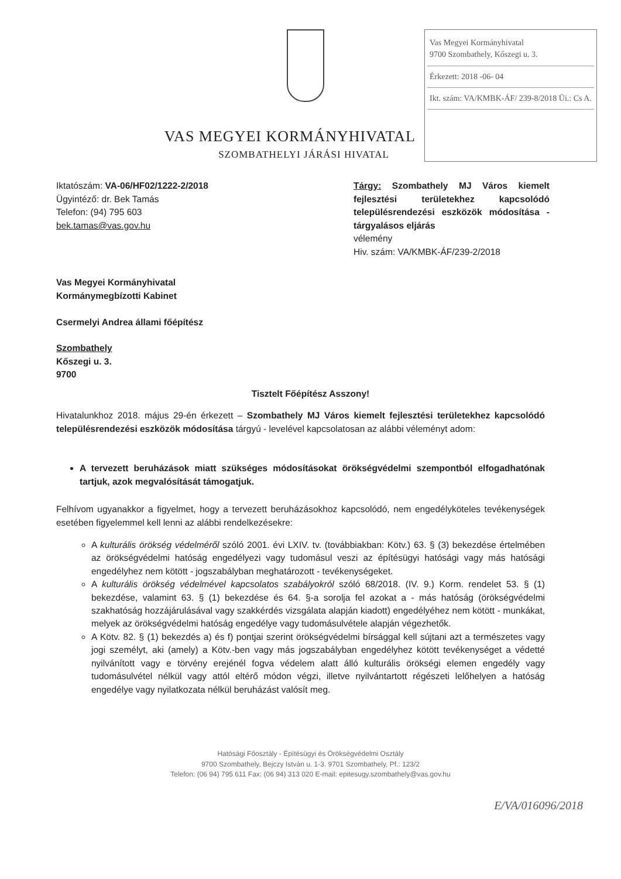VAS MEGYEI KORMÁNYHIVATAL
SZOMBATHELYI JÁRÁSI HIVATAL
Vas Megyei Kormányhivatal
9700 Szombathely, Kőszegi u. 3.
Érkezett: 2018 -06- 04
Ikt. szám: VA/KMBK-ÁF/ 239-8/2018 Üi.: Cs A.
Iktatószám: VA-06/HF02/1222-2/2018
Ügyintéző: dr. Bek Tamás
Telefon: (94) 795 603
bek.tamas@vas.gov.hu
Tárgy: Szombathely MJ Város kiemelt fejlesztési területekhez kapcsolódó településrendezési eszközök módosítása - tárgyalásos eljárás
vélemény
Hiv. szám: VA/KMBK-ÁF/239-2/2018
Vas Megyei Kormányhivatal
Kormánymegbízotti Kabinet
Csermelyi Andrea állami főépítész
Szombathely
Kőszegi u. 3.
9700
Tisztelt Főépítész Asszony!
Hivatalunkhoz 2018. május 29-én érkezett – Szombathely MJ Város kiemelt fejlesztési területekhez kapcsolódó településrendezési eszközök módosítása tárgyú - levelével kapcsolatosan az alábbi véleményt adom:
A tervezett beruházások miatt szükséges módosításokat örökségvédelmi szempontból elfogadhatónak tartjuk, azok megvalósítását támogatjuk.
Felhívom ugyanakkor a figyelmet, hogy a tervezett beruházásokhoz kapcsolódó, nem engedélyköteles tevékenységek esetében figyelemmel kell lenni az alábbi rendelkezésekre:
A kulturális örökség védelméről szóló 2001. évi LXIV. tv. (továbbiakban: Kötv.) 63. § (3) bekezdése értelmében az örökségvédelmi hatóság engedélyezi vagy tudomásul veszi az építésügyi hatósági vagy más hatósági engedélyhez nem kötött - jogszabályban meghatározott - tevékenységeket.
A kulturális örökség védelmével kapcsolatos szabályokról szóló 68/2018. (IV. 9.) Korm. rendelet 53. § (1) bekezdése, valamint 63. § (1) bekezdése és 64. §-a sorolja fel azokat a - más hatóság (örökségvédelmi szakhatóság hozzájárulásával vagy szakkérdés vizsgálata alapján kiadott) engedélyéhez nem kötött - munkákat, melyek az örökségvédelmi hatóság engedélye vagy tudomásulvétele alapján végezhetők.
A Kötv. 82. § (1) bekezdés a) és f) pontjai szerint örökségvédelmi bírsággal kell sújtani azt a természetes vagy jogi személyt, aki (amely) a Kötv.-ben vagy más jogszabályban engedélyhez kötött tevékenységet a védetté nyilvánított vagy e törvény erejénél fogva védelem alatt álló kulturális örökségi elemen engedély vagy tudomásulvétel nélkül vagy attól eltérő módon végzi, illetve nyilvántartott régészeti lelőhelyen a hatóság engedélye vagy nyilatkozata nélkül beruházást valósít meg.
Hatósági Főosztály - Építésügyi és Örökségvédelmi Osztály
9700 Szombathely, Bejczy István u. 1-3. 9701 Szombathely, Pf.: 123/2
Telefon: (06 94) 795 611 Fax: (06 94) 313 020 E-mail: epitesugy.szombathely@vas.gov.hu
E/VA/016096/2018